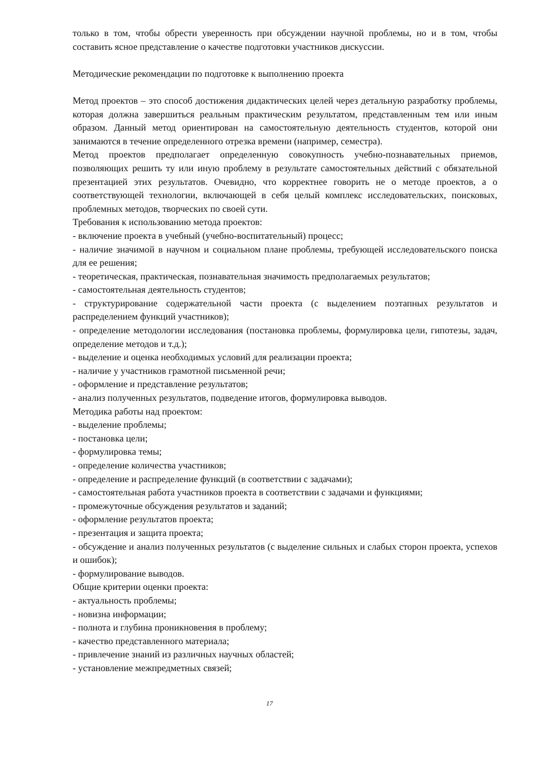только в том, чтобы обрести уверенность при обсуждении научной проблемы, но и в том, чтобы составить ясное представление о качестве подготовки участников дискуссии.
Методические рекомендации по подготовке к выполнению проекта
Метод проектов – это способ достижения дидактических целей через детальную разработку проблемы, которая должна завершиться реальным практическим результатом, представленным тем или иным образом. Данный метод ориентирован на самостоятельную деятельность студентов, которой они занимаются в течение определенного отрезка времени (например, семестра).
Метод проектов предполагает определенную совокупность учебно-познавательных приемов, позволяющих решить ту или иную проблему в результате самостоятельных действий с обязательной презентацией этих результатов. Очевидно, что корректнее говорить не о методе проектов, а о соответствующей технологии, включающей в себя целый комплекс исследовательских, поисковых, проблемных методов, творческих по своей сути.
Требования к использованию метода проектов:
- включение проекта в учебный (учебно-воспитательный) процесс;
- наличие значимой в научном и социальном плане проблемы, требующей исследовательского поиска для ее решения;
- теоретическая, практическая, познавательная значимость предполагаемых результатов;
- самостоятельная деятельность студентов;
- структурирование содержательной части проекта (с выделением поэтапных результатов и распределением функций участников);
- определение методологии исследования (постановка проблемы, формулировка цели, гипотезы, задач, определение методов и т.д.);
- выделение и оценка необходимых условий для реализации проекта;
- наличие у участников грамотной письменной речи;
- оформление и представление результатов;
- анализ полученных результатов, подведение итогов, формулировка выводов.
Методика работы над проектом:
- выделение проблемы;
- постановка цели;
- формулировка темы;
- определение количества участников;
- определение и распределение функций (в соответствии с задачами);
- самостоятельная работа участников проекта в соответствии с задачами и функциями;
- промежуточные обсуждения результатов и заданий;
- оформление результатов проекта;
- презентация и защита проекта;
- обсуждение и анализ полученных результатов (с выделение сильных и слабых сторон проекта, успехов и ошибок);
- формулирование выводов.
Общие критерии оценки проекта:
- актуальность проблемы;
- новизна информации;
- полнота и глубина проникновения в проблему;
- качество представленного материала;
- привлечение знаний из различных научных областей;
- установление межпредметных связей;
17